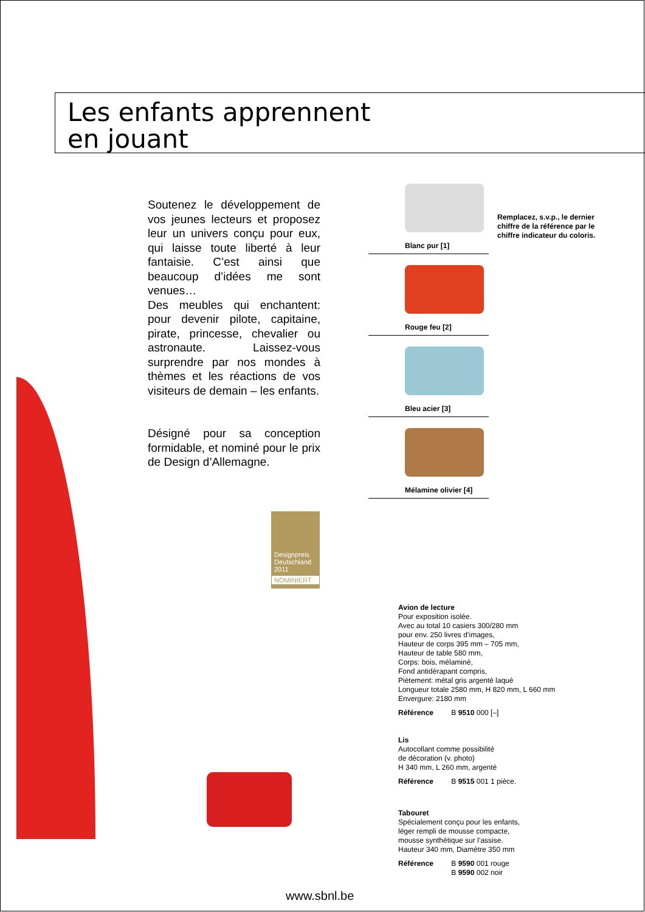Les enfants apprennent
en jouant
Soutenez le développement de vos jeunes lecteurs et proposez leur un univers conçu pour eux, qui laisse toute liberté à leur fantaisie. C’est ainsi que beaucoup d’idées me sont venues…
Des meubles qui enchantent: pour devenir pilote, capitaine, pirate, princesse, chevalier ou astronaute. Laissez-vous surprendre par nos mondes à thèmes et les réactions de vos visiteurs de demain – les enfants.
Désigné pour sa conception formidable, et nominé pour le prix de Design d’Allemagne.
Designpreis Deutschland 2011
NOMINIERT
Blanc pur [1]
Rouge feu [2]
Bleu acier [3]
Mélamine olivier [4]
Remplacez, s.v.p., le dernier chiffre de la référence par le chiffre indicateur du coloris.
Avion de lecture
Pour exposition isolée.
Avec au total 10 casiers 300/280 mm
pour env. 250 livres d’images,
Hauteur de corps 395 mm – 705 mm,
Hauteur de table 580 mm,
Corps: bois, mélaminé,
Fond antidérapant compris,
Piètement: métal gris argenté laqué
Longueur totale 2580 mm, H 820 mm, L 660 mm
Envergure: 2180 mm
Référence B 9510 000 [–]
Lis
Autocollant comme possibilité
de décoration (v. photo)
H 340 mm, L 260 mm, argenté
Référence B 9515 001 1 pièce.
Tabouret
Spécialement conçu pour les enfants,
léger rempli de mousse compacte,
mousse synthétique sur l’assise.
Hauteur 340 mm, Diamètre 350 mm
Référence B 9590 001 rouge
B 9590 002 noir
www.sbnl.be